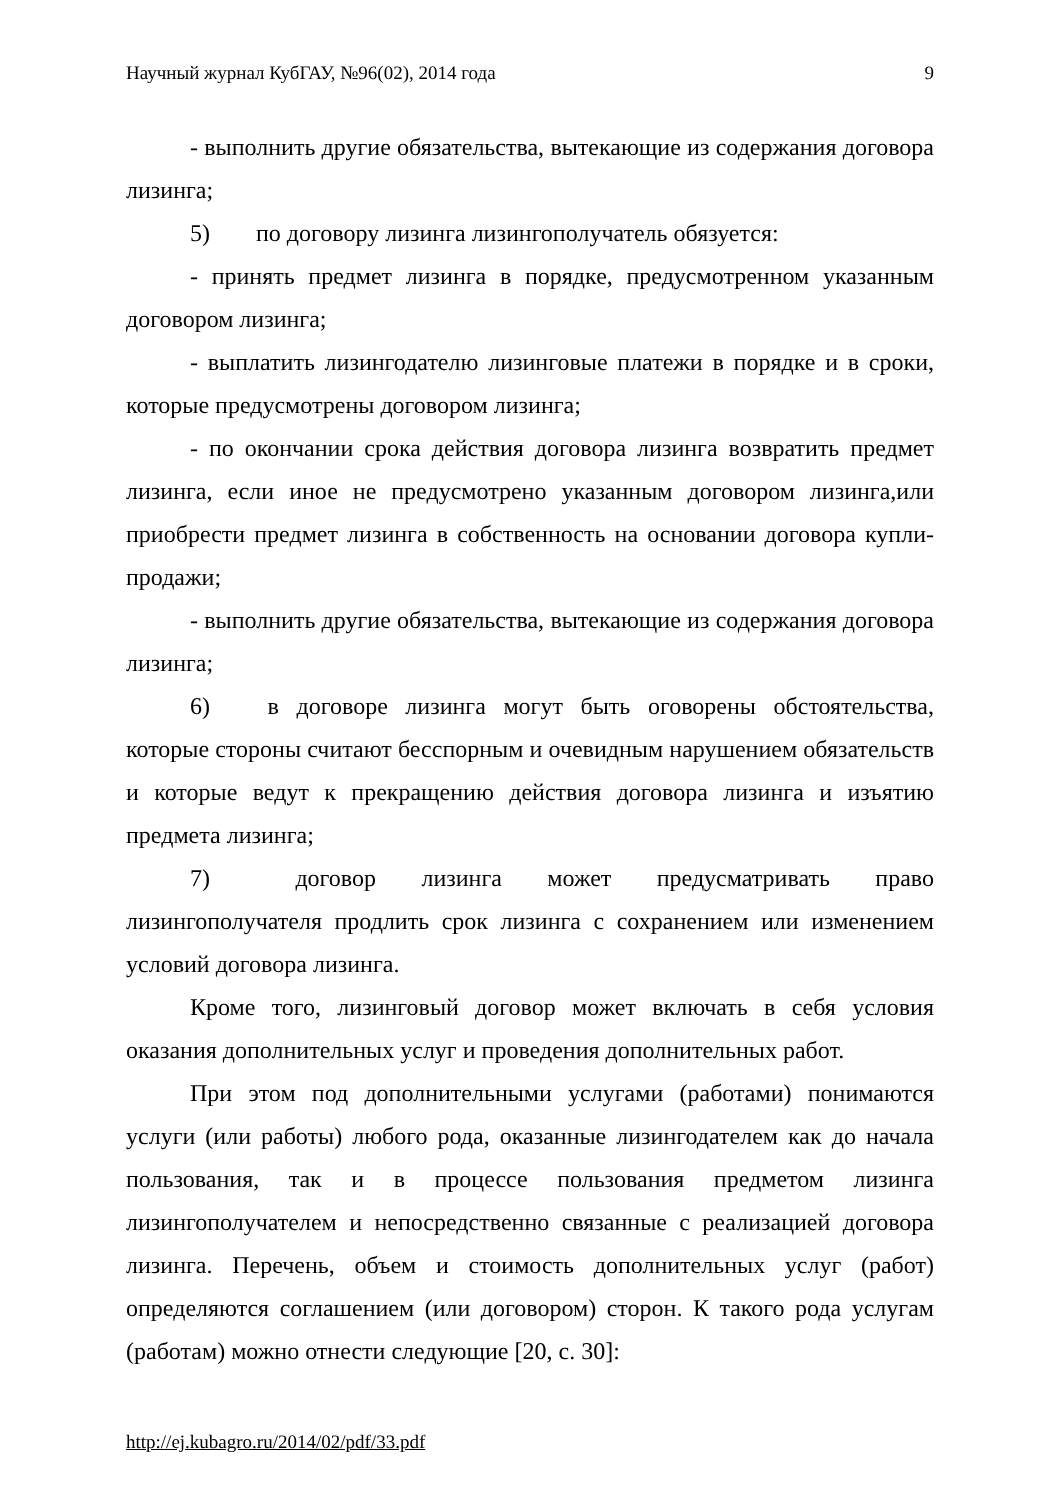Научный журнал КубГАУ, №96(02), 2014 года 9
- выполнить другие обязательства, вытекающие из содержания договора лизинга;
5) по договору лизинга лизингополучатель обязуется:
- принять предмет лизинга в порядке, предусмотренном указанным договором лизинга;
- выплатить лизингодателю лизинговые платежи в порядке и в сроки, которые предусмотрены договором лизинга;
- по окончании срока действия договора лизинга возвратить предмет лизинга, если иное не предусмотрено указанным договором лизинга,или приобрести предмет лизинга в собственность на основании договора купли-продажи;
- выполнить другие обязательства, вытекающие из содержания договора лизинга;
6) в договоре лизинга могут быть оговорены обстоятельства, которые стороны считают бесспорным и очевидным нарушением обязательств и которые ведут к прекращению действия договора лизинга и изъятию предмета лизинга;
7) договор лизинга может предусматривать право лизингополучателя продлить срок лизинга с сохранением или изменением условий договора лизинга.
Кроме того, лизинговый договор может включать в себя условия оказания дополнительных услуг и проведения дополнительных работ.
При этом под дополнительными услугами (работами) понимаются услуги (или работы) любого рода, оказанные лизингодателем как до начала пользования, так и в процессе пользования предметом лизинга лизингополучателем и непосредственно связанные с реализацией договора лизинга. Перечень, объем и стоимость дополнительных услуг (работ) определяются соглашением (или договором) сторон. К такого рода услугам (работам) можно отнести следующие [20, с. 30]:
http://ej.kubagro.ru/2014/02/pdf/33.pdf